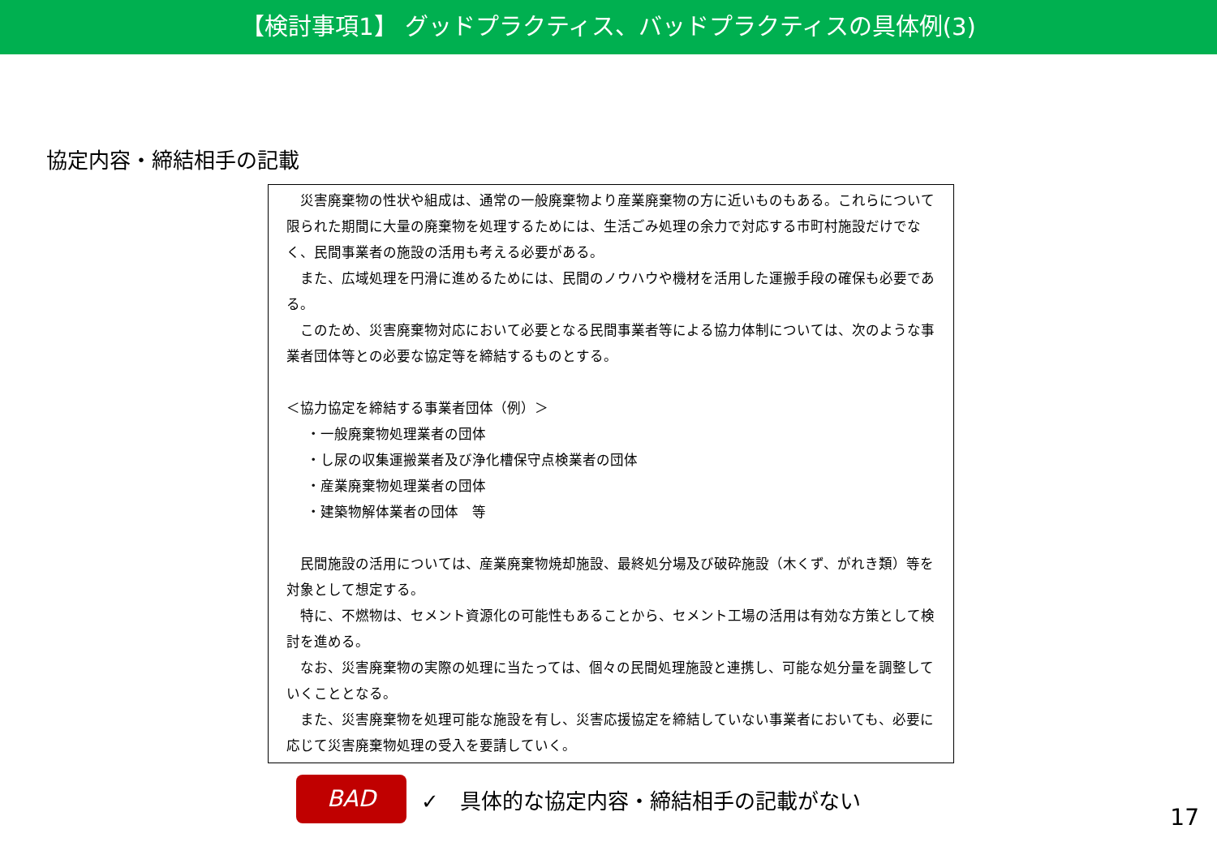【検討事項1】 グッドプラクティス、バッドプラクティスの具体例(3)
協定内容・締結相手の記載
災害廃棄物の性状や組成は、通常の一般廃棄物より産業廃棄物の方に近いものもある。これらについて限られた期間に大量の廃棄物を処理するためには、生活ごみ処理の余力で対応する市町村施設だけでなく、民間事業者の施設の活用も考える必要がある。
また、広域処理を円滑に進めるためには、民間のノウハウや機材を活用した運搬手段の確保も必要である。
このため、災害廃棄物対応において必要となる民間事業者等による協力体制については、次のような事業者団体等との必要な協定等を締結するものとする。
＜協力協定を締結する事業者団体（例）＞
・一般廃棄物処理業者の団体
・し尿の収集運搬業者及び浄化槽保守点検業者の団体
・産業廃棄物処理業者の団体
・建築物解体業者の団体　等
民間施設の活用については、産業廃棄物焼却施設、最終処分場及び破砕施設（木くず、がれき類）等を対象として想定する。
特に、不燃物は、セメント資源化の可能性もあることから、セメント工場の活用は有効な方策として検討を進める。
なお、災害廃棄物の実際の処理に当たっては、個々の民間処理施設と連携し、可能な処分量を調整していくこととなる。
また、災害廃棄物を処理可能な施設を有し、災害応援協定を締結していない事業者においても、必要に応じて災害廃棄物処理の受入を要請していく。
BAD
✓　具体的な協定内容・締結相手の記載がない
17